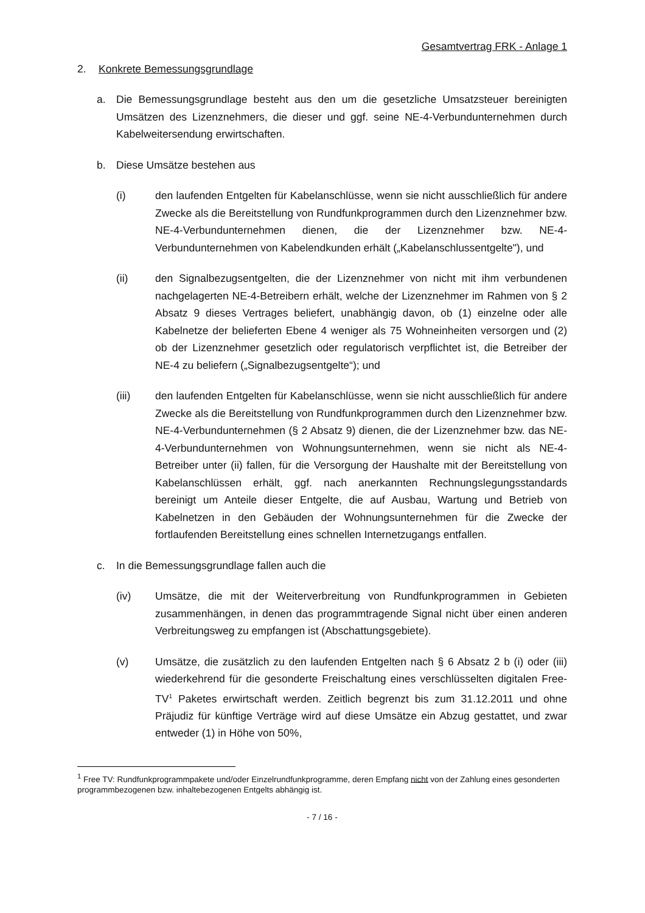Gesamtvertrag FRK - Anlage 1
2. Konkrete Bemessungsgrundlage
a. Die Bemessungsgrundlage besteht aus den um die gesetzliche Umsatzsteuer bereinigten Umsätzen des Lizenznehmers, die dieser und ggf. seine NE-4-Verbundunternehmen durch Kabelweitersendung erwirtschaften.
b. Diese Umsätze bestehen aus
(i) den laufenden Entgelten für Kabelanschlüsse, wenn sie nicht ausschließlich für andere Zwecke als die Bereitstellung von Rundfunkprogrammen durch den Lizenznehmer bzw. NE-4-Verbundunternehmen dienen, die der Lizenznehmer bzw. NE-4-Verbundunternehmen von Kabelendkunden erhält („Kabelanschlussentgelte"), und
(ii) den Signalbezugsentgelten, die der Lizenznehmer von nicht mit ihm verbundenen nachgelagerten NE-4-Betreibern erhält, welche der Lizenznehmer im Rahmen von § 2 Absatz 9 dieses Vertrages beliefert, unabhängig davon, ob (1) einzelne oder alle Kabelnetze der belieferten Ebene 4 weniger als 75 Wohneinheiten versorgen und (2) ob der Lizenznehmer gesetzlich oder regulatorisch verpflichtet ist, die Betreiber der NE-4 zu beliefern („Signalbezugsentgelte“); und
(iii) den laufenden Entgelten für Kabelanschlüsse, wenn sie nicht ausschließlich für andere Zwecke als die Bereitstellung von Rundfunkprogrammen durch den Lizenznehmer bzw. NE-4-Verbundunternehmen (§ 2 Absatz 9) dienen, die der Lizenznehmer bzw. das NE-4-Verbundunternehmen von Wohnungsunternehmen, wenn sie nicht als NE-4-Betreiber unter (ii) fallen, für die Versorgung der Haushalte mit der Bereitstellung von Kabelanschlüssen erhält, ggf. nach anerkannten Rechnungslegungsstandards bereinigt um Anteile dieser Entgelte, die auf Ausbau, Wartung und Betrieb von Kabelnetzen in den Gebäuden der Wohnungsunternehmen für die Zwecke der fortlaufenden Bereitstellung eines schnellen Internetzugangs entfallen.
c. In die Bemessungsgrundlage fallen auch die
(iv) Umsätze, die mit der Weiterverbreitung von Rundfunkprogrammen in Gebieten zusammenhängen, in denen das programmtragende Signal nicht über einen anderen Verbreitungsweg zu empfangen ist (Abschattungsgebiete).
(v) Umsätze, die zusätzlich zu den laufenden Entgelten nach § 6 Absatz 2 b (i) oder (iii) wiederkehrend für die gesonderte Freischaltung eines verschlüsselten digitalen Free-TV<sup>1</sup> Paketes erwirtschaft werden. Zeitlich begrenzt bis zum 31.12.2011 und ohne Präjudiz für künftige Verträge wird auf diese Umsätze ein Abzug gestattet, und zwar entweder (1) in Höhe von 50%,
<sup>1</sup> Free TV: Rundfunkprogrammpakete und/oder Einzelrundfunkprogramme, deren Empfang nicht von der Zahlung eines gesonderten programmbezogenen bzw. inhaltebezogenen Entgelts abhängig ist.
- 7 / 16 -